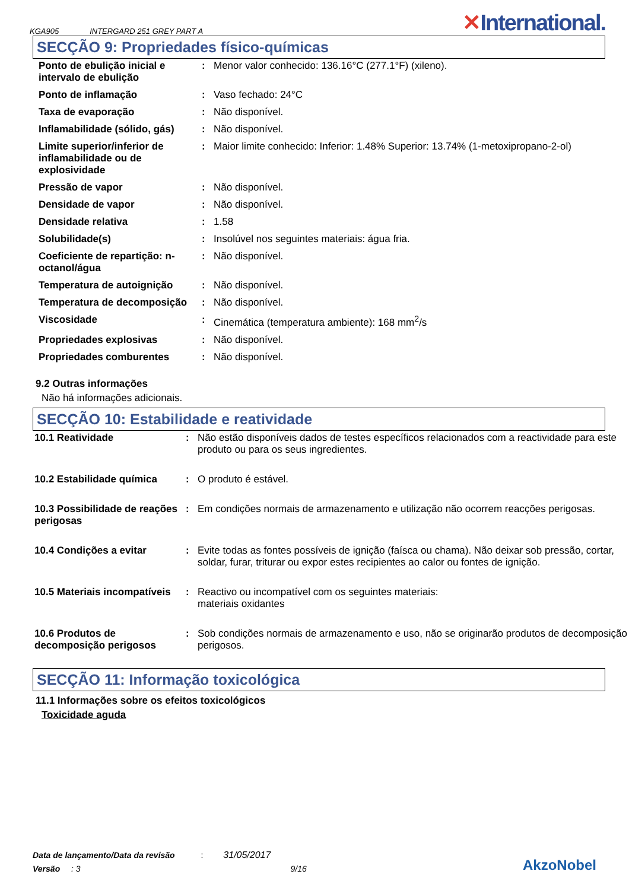KGA905 INTERGARD 251 GREY PART A
✕International.
SECÇÃO 9: Propriedades físico-químicas
| Ponto de ebulição inicial e intervalo de ebulição | : | Menor valor conhecido: 136.16°C (277.1°F) (xileno). |
| Ponto de inflamação | : | Vaso fechado: 24°C |
| Taxa de evaporação | : | Não disponível. |
| Inflamabilidade (sólido, gás) | : | Não disponível. |
| Limite superior/inferior de inflamabilidade ou de explosividade | : | Maior limite conhecido: Inferior: 1.48% Superior: 13.74% (1-metoxipropano-2-ol) |
| Pressão de vapor | : | Não disponível. |
| Densidade de vapor | : | Não disponível. |
| Densidade relativa | : | 1.58 |
| Solubilidade(s) | : | Insolúvel nos seguintes materiais: água fria. |
| Coeficiente de repartição: n-octanol/água | : | Não disponível. |
| Temperatura de autoignição | : | Não disponível. |
| Temperatura de decomposição | : | Não disponível. |
| Viscosidade | : | Cinemática (temperatura ambiente): 168 mm<sup>2</sup>/s |
| Propriedades explosivas | : | Não disponível. |
| Propriedades comburentes | : | Não disponível. |
9.2 Outras informações
Não há informações adicionais.
SECÇÃO 10: Estabilidade e reatividade
| 10.1 Reatividade | : | Não estão disponíveis dados de testes específicos relacionados com a reactividade para este produto ou para os seus ingredientes. |
| 10.2 Estabilidade química | : | O produto é estável. |
| 10.3 Possibilidade de reações perigosas | : | Em condições normais de armazenamento e utilização não ocorrem reacções perigosas. |
| 10.4 Condições a evitar | : | Evite todas as fontes possíveis de ignição (faísca ou chama). Não deixar sob pressão, cortar, soldar, furar, triturar ou expor estes recipientes ao calor ou fontes de ignição. |
| 10.5 Materiais incompatíveis | : | Reactivo ou incompatível com os seguintes materiais: materiais oxidantes |
| 10.6 Produtos de decomposição perigosos | : | Sob condições normais de armazenamento e uso, não se originarão produtos de decomposição perigosos. |
SECÇÃO 11: Informação toxicológica
11.1 Informações sobre os efeitos toxicológicos
Toxicidade aguda
Data de lançamento/Data da revisão : 31/05/2017
Versão : 3 9/16
AkzoNobel